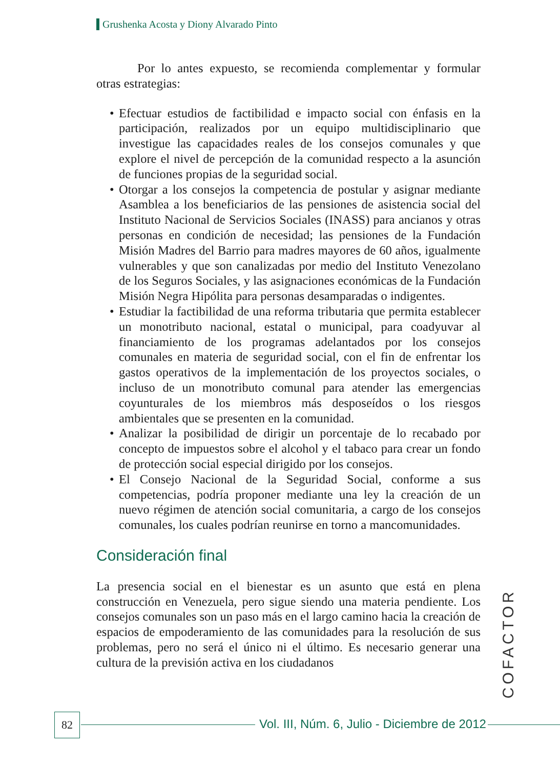Grushenka Acosta y Diony Alvarado Pinto
Por lo antes expuesto, se recomienda complementar y formular otras estrategias:
• Efectuar estudios de factibilidad e impacto social con énfasis en la participación, realizados por un equipo multidisciplinario que investigue las capacidades reales de los consejos comunales y que explore el nivel de percepción de la comunidad respecto a la asunción de funciones propias de la seguridad social.
• Otorgar a los consejos la competencia de postular y asignar mediante Asamblea a los beneficiarios de las pensiones de asistencia social del Instituto Nacional de Servicios Sociales (INASS) para ancianos y otras personas en condición de necesidad; las pensiones de la Fundación Misión Madres del Barrio para madres mayores de 60 años, igualmente vulnerables y que son canalizadas por medio del Instituto Venezolano de los Seguros Sociales, y las asignaciones económicas de la Fundación Misión Negra Hipólita para personas desamparadas o indigentes.
• Estudiar la factibilidad de una reforma tributaria que permita establecer un monotributo nacional, estatal o municipal, para coadyuvar al financiamiento de los programas adelantados por los consejos comunales en materia de seguridad social, con el fin de enfrentar los gastos operativos de la implementación de los proyectos sociales, o incluso de un monotributo comunal para atender las emergencias coyunturales de los miembros más desposeídos o los riesgos ambientales que se presenten en la comunidad.
• Analizar la posibilidad de dirigir un porcentaje de lo recabado por concepto de impuestos sobre el alcohol y el tabaco para crear un fondo de protección social especial dirigido por los consejos.
• El Consejo Nacional de la Seguridad Social, conforme a sus competencias, podría proponer mediante una ley la creación de un nuevo régimen de atención social comunitaria, a cargo de los consejos comunales, los cuales podrían reunirse en torno a mancomunidades.
Consideración final
La presencia social en el bienestar es un asunto que está en plena construcción en Venezuela, pero sigue siendo una materia pendiente. Los consejos comunales son un paso más en el largo camino hacia la creación de espacios de empoderamiento de las comunidades para la resolución de sus problemas, pero no será el único ni el último. Es necesario generar una cultura de la previsión activa en los ciudadanos
COFACTOR
82
Vol. III, Núm. 6, Julio - Diciembre de 2012